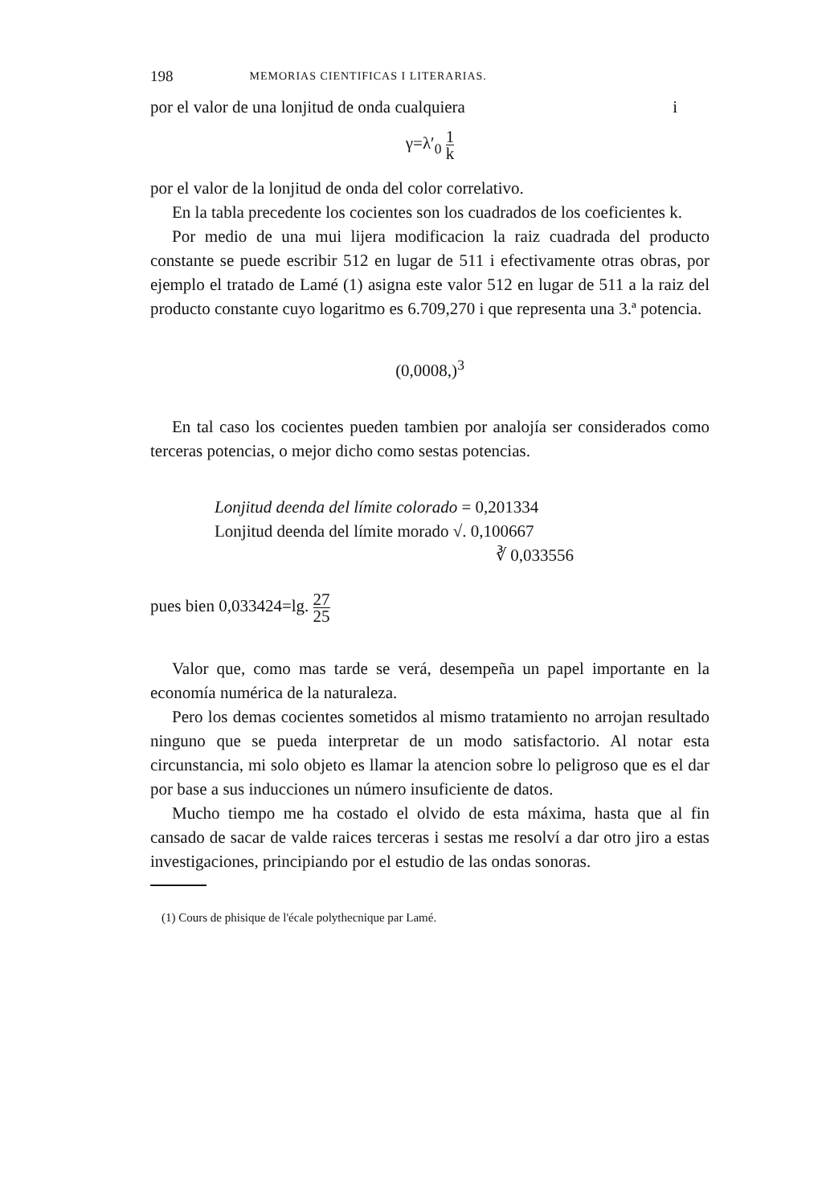198 MEMORIAS CIENTIFICAS I LITERARIAS.
por el valor de una lonjitud de onda cualquiera i
γ=λ′<sub>0</sub> 1 k
por el valor de la lonjitud de onda del color correlativo.
En la tabla precedente los cocientes son los cuadrados de los coeficientes k.
Por medio de una mui lijera modificacion la raiz cuadrada del producto constante se puede escribir 512 en lugar de 511 i efectivamente otras obras, por ejemplo el tratado de Lamé (1) asigna este valor 512 en lugar de 511 a la raiz del producto constante cuyo logaritmo es 6.709,270 i que representa una 3.ª potencia.
(0,0008,)<sup>3</sup>
En tal caso los cocientes pueden tambien por analojía ser considerados como terceras potencias, o mejor dicho como sestas potencias.
Lonjitud deenda del límite colorado = 0,201334
Lonjitud deenda del límite morado √. 0,100667
∛ 0,033556
pues bien 0,033424=lg. 27 25
Valor que, como mas tarde se verá, desempeña un papel importante en la economía numérica de la naturaleza.
Pero los demas cocientes sometidos al mismo tratamiento no arrojan resultado ninguno que se pueda interpretar de un modo satisfactorio. Al notar esta circunstancia, mi solo objeto es llamar la atencion sobre lo peligroso que es el dar por base a sus inducciones un número insuficiente de datos.
Mucho tiempo me ha costado el olvido de esta máxima, hasta que al fin cansado de sacar de valde raices terceras i sestas me resolví a dar otro jiro a estas investigaciones, principiando por el estudio de las ondas sonoras.
(1) Cours de phisique de l'écale polythecnique par Lamé.